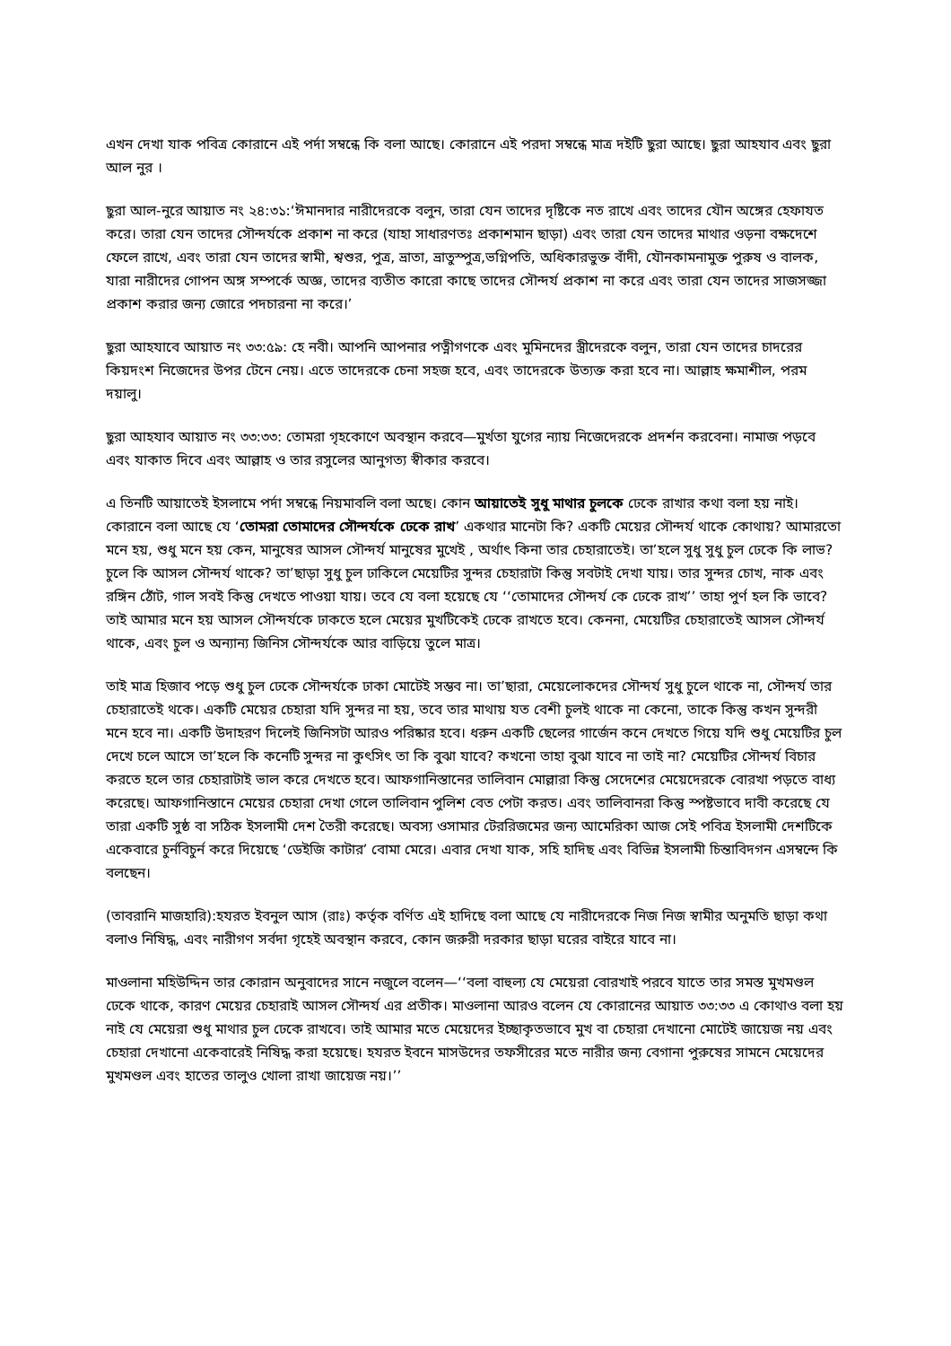এখন দেখা যাক পবিত্র কোরানে এই পর্দা সম্বন্ধে কি বলা আছে। কোরানে এই পরদা সম্বন্ধে মাত্র দইটি ছুরা আছে। ছুরা আহযাব এবং ছুরা আল নুর ।
ছুরা আল-নুরে আয়াত নং ২৪:৩১:‘ঈমানদার নারীদেরকে বলুন, তারা যেন তাদের দৃষ্টিকে নত রাখে এবং তাদের যৌন অঙ্গের হেফাযত করে। তারা যেন তাদের সৌন্দর্যকে প্রকাশ না করে (যাহা সাধারণতঃ প্রকাশমান ছাড়া) এবং তারা যেন তাদের মাথার ওড়না বক্ষদেশে ফেলে রাখে, এবং তারা যেন তাদের স্বামী, শ্বশুর, পুত্র, ভ্রাতা, ভ্রাতুস্পুত্র,ভগ্নিপতি, অধিকারভুক্ত বাঁদী, যৌনকামনামুক্ত পুরুষ ও বালক, যারা নারীদের গোপন অঙ্গ সম্পর্কে অজ্ঞ, তাদের ব্যতীত কারো কাছে তাদের সৌন্দর্য প্রকাশ না করে এবং তারা যেন তাদের সাজসজ্জা প্রকাশ করার জন্য জোরে পদচারনা না করে।’
ছুরা আহযাবে আয়াত নং ৩৩:৫৯: হে নবী। আপনি আপনার পত্নীগণকে এবং মুমিনদের স্ত্রীদেরকে বলুন, তারা যেন তাদের চাদরের কিয়দংশ নিজেদের উপর টেনে নেয়। এতে তাদেরকে চেনা সহজ হবে, এবং তাদেরকে উত্যক্ত করা হবে না। আল্লাহ ক্ষমাশীল, পরম দয়ালু।
ছুরা আহযাব আয়াত নং ৩৩:৩৩: তোমরা গৃহকোণে অবস্থান করবে—মুর্খতা যুগের ন্যায় নিজেদেরকে প্রদর্শন করবেনা। নামাজ পড়বে এবং যাকাত দিবে এবং আল্লাহ ও তার রসুলের আনুগত্য স্বীকার করবে।
এ তিনটি আয়াতেই ইসলামে পর্দা সম্বন্ধে নিয়মাবলি বলা অছে। কোন আয়াতেই সুধু মাথার চুলকে ঢেকে রাখার কথা বলা হয় নাই। কোরানে বলা আছে যে ‘তোমরা তোমাদের সৌন্দর্যকে ঢেকে রাখ’ একথার মানেটা কি? একটি মেয়ের সৌন্দর্য থাকে কোথায়? আমারতো মনে হয়, শুধু মনে হয় কেন, মানুষের আসল সৌন্দর্য মানুষের মুখেই , অর্থাৎ কিনা তার চেহারাতেই। তা’হলে সুধু সুধু চুল ঢেকে কি লাভ? চুলে কি আসল সৌন্দর্য থাকে? তা’ছাড়া সুধু চুল ঢাকিলে মেয়েটির সুন্দর চেহারাটা কিন্তু সবটাই দেখা যায়। তার সুন্দর চোখ, নাক এবং রঙ্গিন ঠোঁট, গাল সবই কিন্তু দেখতে পাওয়া যায়। তবে যে বলা হয়েছে যে ‘‘তোমাদের সৌন্দর্য কে ঢেকে রাখ’’ তাহা পুর্ণ হল কি ভাবে? তাই আমার মনে হয় আসল সৌন্দর্যকে ঢাকতে হলে মেয়ের মুখটিকেই ঢেকে রাখতে হবে। কেননা, মেয়েটির চেহারাতেই আসল সৌন্দর্য থাকে, এবং চুল ও অন্যান্য জিনিস সৌন্দর্যকে আর বাড়িয়ে তুলে মাত্র।
তাই মাত্র হিজাব পড়ে শুধু চুল ঢেকে সৌন্দর্যকে ঢাকা মোটেই সম্ভব না। তা’ছারা, মেয়েলোকদের সৌন্দর্য সুধু চুলে থাকে না, সৌন্দর্য তার চেহারাতেই থকে। একটি মেয়ের চেহারা যদি সুন্দর না হয়, তবে তার মাথায় যত বেশী চুলই থাকে না কেনো, তাকে কিন্তু কখন সুন্দরী মনে হবে না। একটি উদাহরণ দিলেই জিনিসটা আরও পরিষ্কার হবে। ধরুন একটি ছেলের গার্জেন কনে দেখতে গিয়ে যদি শুধু মেয়েটির চুল দেখে চলে আসে তা’হলে কি কনেটি সুন্দর না কুৎসিৎ তা কি বুঝা যাবে? কখনো তাহা বুঝা যাবে না তাই না? মেয়েটির সৌন্দর্য বিচার করতে হলে তার চেহারাটাই ভাল করে দেখতে হবে। আফগানিস্তানের তালিবান মোল্লারা কিন্তু সেদেশের মেয়েদেরকে বোরখা পড়তে বাধ্য করেছে। আফগানিস্তানে মেয়ের চেহারা দেখা গেলে তালিবান পুলিশ বেত পেটা করত। এবং তালিবানরা কিন্তু স্পষ্টভাবে দাবী করেছে যে তারা একটি সুষ্ঠ বা সঠিক ইসলামী দেশ তৈরী করেছে। অবস্য ওসামার টেররিজমের জন্য আমেরিকা আজ সেই পবিত্র ইসলামী দেশটিকে একেবারে চুর্নবিচুর্ন করে দিয়েছে ‘ডেইজি কাটার’ বোমা মেরে। এবার দেখা যাক, সহি হাদিছ এবং বিভিন্ন ইসলামী চিন্তাবিদগন এসম্বন্দে কি বলছেন।
(তাবরানি মাজহারি):হযরত ইবনুল আস (রাঃ) কর্তৃক বর্ণিত এই হাদিছে বলা আছে যে নারীদেরকে নিজ নিজ স্বামীর অনুমতি ছাড়া কথা বলাও নিষিদ্ধ, এবং নারীগণ সর্বদা গৃহেই অবস্থান করবে, কোন জরুরী দরকার ছাড়া ঘরের বাইরে যাবে না।
মাওলানা মহিউদ্দিন তার কোরান অনুবাদের সানে নজুলে বলেন—‘‘বলা বাহুল্য যে মেয়েরা বোরখাই পরবে যাতে তার সমস্ত মুখমণ্ডল ঢেকে থাকে, কারণ মেয়ের চেহারাই আসল সৌন্দর্য এর প্রতীক। মাওলানা আরও বলেন যে কোরানের আয়াত ৩৩:৩৩ এ কোথাও বলা হয় নাই যে মেয়েরা শুধু মাথার চুল ঢেকে রাখবে। তাই আমার মতে মেয়েদের ইচ্ছাকৃতভাবে মুখ বা চেহারা দেখানো মোটেই জায়েজ নয় এবং চেহারা দেখানো একেবারেই নিষিদ্ধ করা হয়েছে। হযরত ইবনে মাসউদের তফসীরের মতে নারীর জন্য বেগানা পুরুষের সামনে মেয়েদের মুখমণ্ডল এবং হাতের তালুও খোলা রাখা জায়েজ নয়।’’